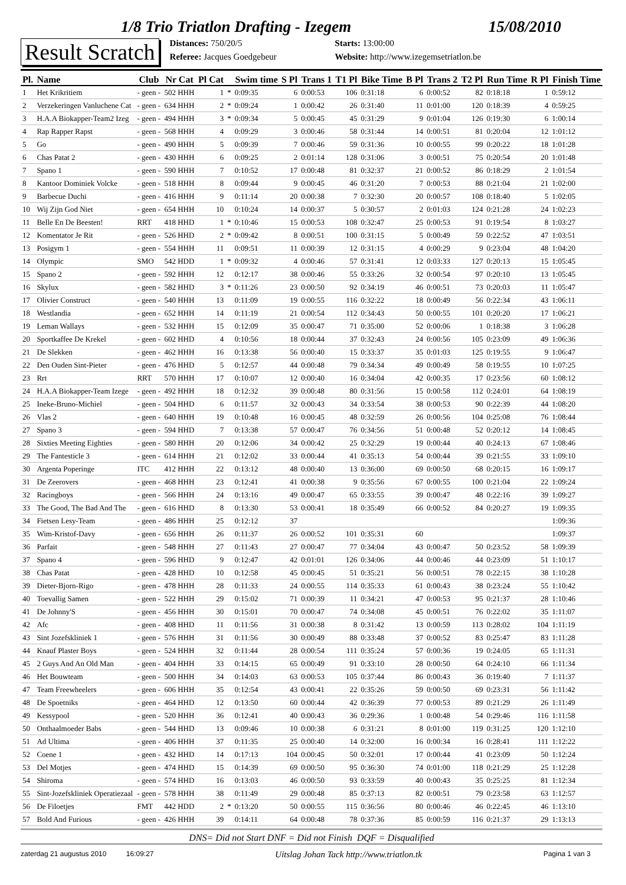1/8 Trio Triatlon Drafting - Izegem 15/08/2010
Result Scratch
Distances: 750/20/5
Starts: 13:00:00
Referee: Jacques Goedgebeur
Website: http://www.izegemsetriatlon.be
| Pl. | Name | Club | Nr Cat | Pl Cat | | Swim time | S Pl | Trans 1 | T1 Pl | Bike Time | B Pl | Trans 2 | T2 Pl | Run Time | R Pl | Finish Time |
| --- | --- | --- | --- | --- | --- | --- | --- | --- | --- | --- | --- | --- | --- | --- | --- | --- |
| 1 | Het Krikritiem | - geen - | 502 HHH | 1 | * | 0:09:35 | 6 | 0:00:53 | 106 | 0:31:18 | 6 | 0:00:52 | 82 | 0:18:18 | 1 | 0:59:12 |
| 2 | Verzekeringen Vanluchene Cat | - geen - | 634 HHH | 2 | * | 0:09:24 | 1 | 0:00:42 | 26 | 0:31:40 | 11 | 0:01:00 | 120 | 0:18:39 | 4 | 0:59:25 |
| 3 | H.A.A Biokapper-Team2 Izeg | - geen - | 494 HHH | 3 | * | 0:09:34 | 5 | 0:00:45 | 45 | 0:31:29 | 9 | 0:01:04 | 126 | 0:19:30 | 6 | 1:00:14 |
| 4 | Rap Rapper Rapst | - geen - | 568 HHH | 4 | | 0:09:29 | 3 | 0:00:46 | 58 | 0:31:44 | 14 | 0:00:51 | 81 | 0:20:04 | 12 | 1:01:12 |
| 5 | Go | - geen - | 490 HHH | 5 | | 0:09:39 | 7 | 0:00:46 | 59 | 0:31:36 | 10 | 0:00:55 | 99 | 0:20:22 | 18 | 1:01:28 |
| 6 | Chas Patat 2 | - geen - | 430 HHH | 6 | | 0:09:25 | 2 | 0:01:14 | 128 | 0:31:06 | 3 | 0:00:51 | 75 | 0:20:54 | 20 | 1:01:48 |
| 7 | Spano 1 | - geen - | 590 HHH | 7 | | 0:10:52 | 17 | 0:00:48 | 81 | 0:32:37 | 21 | 0:00:52 | 86 | 0:18:29 | 2 | 1:01:54 |
| 8 | Kantoor Dominiek Volcke | - geen - | 518 HHH | 8 | | 0:09:44 | 9 | 0:00:45 | 46 | 0:31:20 | 7 | 0:00:53 | 88 | 0:21:04 | 21 | 1:02:00 |
| 9 | Barbecue Duchi | - geen - | 416 HHH | 9 | | 0:11:14 | 20 | 0:00:38 | 7 | 0:32:30 | 20 | 0:00:57 | 108 | 0:18:40 | 5 | 1:02:05 |
| 10 | Wij Zijn God Niet | - geen - | 654 HHH | 10 | | 0:10:24 | 14 | 0:00:37 | 5 | 0:30:57 | 2 | 0:01:03 | 124 | 0:21:28 | 24 | 1:02:23 |
| 11 | Belle En De Beesten! | RRT | 418 HHD | 1 | * | 0:10:46 | 15 | 0:00:53 | 108 | 0:32:47 | 25 | 0:00:53 | 91 | 0:19:54 | 8 | 1:03:27 |
| 12 | Komentator Je Rit | - geen - | 526 HHD | 2 | * | 0:09:42 | 8 | 0:00:51 | 100 | 0:31:15 | 5 | 0:00:49 | 59 | 0:22:52 | 47 | 1:03:51 |
| 13 | Posigym 1 | - geen - | 554 HHH | 11 | | 0:09:51 | 11 | 0:00:39 | 12 | 0:31:15 | 4 | 0:00:29 | 9 | 0:23:04 | 48 | 1:04:20 |
| 14 | Olympic | SMO | 542 HDD | 1 | * | 0:09:32 | 4 | 0:00:46 | 57 | 0:31:41 | 12 | 0:03:33 | 127 | 0:20:13 | 15 | 1:05:45 |
| 15 | Spano 2 | - geen - | 592 HHH | 12 | | 0:12:17 | 38 | 0:00:46 | 55 | 0:33:26 | 32 | 0:00:54 | 97 | 0:20:10 | 13 | 1:05:45 |
| 16 | Skylux | - geen - | 582 HHD | 3 | * | 0:11:26 | 23 | 0:00:50 | 92 | 0:34:19 | 46 | 0:00:51 | 73 | 0:20:03 | 11 | 1:05:47 |
| 17 | Olivier Construct | - geen - | 540 HHH | 13 | | 0:11:09 | 19 | 0:00:55 | 116 | 0:32:22 | 18 | 0:00:49 | 56 | 0:22:34 | 43 | 1:06:11 |
| 18 | Westlandia | - geen - | 652 HHH | 14 | | 0:11:19 | 21 | 0:00:54 | 112 | 0:34:43 | 50 | 0:00:55 | 101 | 0:20:20 | 17 | 1:06:21 |
| 19 | Leman Wallays | - geen - | 532 HHH | 15 | | 0:12:09 | 35 | 0:00:47 | 71 | 0:35:00 | 52 | 0:00:06 | 1 | 0:18:38 | 3 | 1:06:28 |
| 20 | Sportkaffee De Krekel | - geen - | 602 HHD | 4 | | 0:10:56 | 18 | 0:00:44 | 37 | 0:32:43 | 24 | 0:00:56 | 105 | 0:23:09 | 49 | 1:06:36 |
| 21 | De Slekken | - geen - | 462 HHH | 16 | | 0:13:38 | 56 | 0:00:40 | 15 | 0:33:37 | 35 | 0:01:03 | 125 | 0:19:55 | 9 | 1:06:47 |
| 22 | Den Ouden Sint-Pieter | - geen - | 476 HHD | 5 | | 0:12:57 | 44 | 0:00:48 | 79 | 0:34:34 | 49 | 0:00:49 | 58 | 0:19:55 | 10 | 1:07:25 |
| 23 | Rrt | RRT | 570 HHH | 17 | | 0:10:07 | 12 | 0:00:40 | 16 | 0:34:04 | 42 | 0:00:35 | 17 | 0:23:56 | 60 | 1:08:12 |
| 24 | H.A.A Biokapper-Team Izege | - geen - | 492 HHH | 18 | | 0:12:32 | 39 | 0:00:48 | 80 | 0:31:56 | 15 | 0:00:58 | 112 | 0:24:01 | 64 | 1:08:19 |
| 25 | Ineke-Bruno-Michiel | - geen - | 504 HHD | 6 | | 0:11:57 | 32 | 0:00:43 | 34 | 0:33:54 | 38 | 0:00:53 | 90 | 0:22:39 | 44 | 1:08:20 |
| 26 | Vlas 2 | - geen - | 640 HHH | 19 | | 0:10:48 | 16 | 0:00:45 | 48 | 0:32:59 | 26 | 0:00:56 | 104 | 0:25:08 | 76 | 1:08:44 |
| 27 | Spano 3 | - geen - | 594 HHD | 7 | | 0:13:38 | 57 | 0:00:47 | 76 | 0:34:56 | 51 | 0:00:48 | 52 | 0:20:12 | 14 | 1:08:45 |
| 28 | Sixties Meeting Eighties | - geen - | 580 HHH | 20 | | 0:12:06 | 34 | 0:00:42 | 25 | 0:32:29 | 19 | 0:00:44 | 40 | 0:24:13 | 67 | 1:08:46 |
| 29 | The Fantesticle 3 | - geen - | 614 HHH | 21 | | 0:12:02 | 33 | 0:00:44 | 41 | 0:35:13 | 54 | 0:00:44 | 39 | 0:21:55 | 33 | 1:09:10 |
| 30 | Argenta Poperinge | ITC | 412 HHH | 22 | | 0:13:12 | 48 | 0:00:40 | 13 | 0:36:00 | 69 | 0:00:50 | 68 | 0:20:15 | 16 | 1:09:17 |
| 31 | De Zeerovers | - geen - | 468 HHH | 23 | | 0:12:41 | 41 | 0:00:38 | 9 | 0:35:56 | 67 | 0:00:55 | 100 | 0:21:04 | 22 | 1:09:24 |
| 32 | Racingboys | - geen - | 566 HHH | 24 | | 0:13:16 | 49 | 0:00:47 | 65 | 0:33:55 | 39 | 0:00:47 | 48 | 0:22:16 | 39 | 1:09:27 |
| 33 | The Good, The Bad And The | - geen - | 616 HHD | 8 | | 0:13:30 | 53 | 0:00:41 | 18 | 0:35:49 | 66 | 0:00:52 | 84 | 0:20:27 | 19 | 1:09:35 |
| 34 | Fietsen Lesy-Team | - geen - | 486 HHH | 25 | | 0:12:12 | 37 | | | | | | | | | 1:09:36 |
| 35 | Wim-Kristof-Davy | - geen - | 656 HHH | 26 | | 0:11:37 | 26 | 0:00:52 | 101 | 0:35:31 | 60 | | | | | 1:09:37 |
| 36 | Parfait | - geen - | 548 HHH | 27 | | 0:11:43 | 27 | 0:00:47 | 77 | 0:34:04 | 43 | 0:00:47 | 50 | 0:23:52 | 58 | 1:09:39 |
| 37 | Spano 4 | - geen - | 596 HHD | 9 | | 0:12:47 | 42 | 0:01:01 | 126 | 0:34:06 | 44 | 0:00:46 | 44 | 0:23:09 | 51 | 1:10:17 |
| 38 | Chas Patat | - geen - | 428 HHD | 10 | | 0:12:58 | 45 | 0:00:45 | 51 | 0:35:21 | 56 | 0:00:51 | 78 | 0:22:15 | 38 | 1:10:28 |
| 39 | Dieter-Bjorn-Rigo | - geen - | 478 HHH | 28 | | 0:11:33 | 24 | 0:00:55 | 114 | 0:35:33 | 61 | 0:00:43 | 38 | 0:23:24 | 55 | 1:10:42 |
| 40 | Toevallig Samen | - geen - | 522 HHH | 29 | | 0:15:02 | 71 | 0:00:39 | 11 | 0:34:21 | 47 | 0:00:53 | 95 | 0:21:37 | 28 | 1:10:46 |
| 41 | De Johnny'S | - geen - | 456 HHH | 30 | | 0:15:01 | 70 | 0:00:47 | 74 | 0:34:08 | 45 | 0:00:51 | 76 | 0:22:02 | 35 | 1:11:07 |
| 42 | Afc | - geen - | 408 HHD | 11 | | 0:11:56 | 31 | 0:00:38 | 8 | 0:31:42 | 13 | 0:00:59 | 113 | 0:28:02 | 104 | 1:11:19 |
| 43 | Sint Jozefskliniek 1 | - geen - | 576 HHH | 31 | | 0:11:56 | 30 | 0:00:49 | 88 | 0:33:48 | 37 | 0:00:52 | 83 | 0:25:47 | 83 | 1:11:28 |
| 44 | Knauf Plaster Boys | - geen - | 524 HHH | 32 | | 0:11:44 | 28 | 0:00:54 | 111 | 0:35:24 | 57 | 0:00:36 | 19 | 0:24:05 | 65 | 1:11:31 |
| 45 | 2 Guys And An Old Man | - geen - | 404 HHH | 33 | | 0:14:15 | 65 | 0:00:49 | 91 | 0:33:10 | 28 | 0:00:50 | 64 | 0:24:10 | 66 | 1:11:34 |
| 46 | Het Bouwteam | - geen - | 500 HHH | 34 | | 0:14:03 | 63 | 0:00:53 | 105 | 0:37:44 | 86 | 0:00:43 | 36 | 0:19:40 | 7 | 1:11:37 |
| 47 | Team Freewheelers | - geen - | 606 HHH | 35 | | 0:12:54 | 43 | 0:00:41 | 22 | 0:35:26 | 59 | 0:00:50 | 69 | 0:23:31 | 56 | 1:11:42 |
| 48 | De Spoetniks | - geen - | 464 HHD | 12 | | 0:13:50 | 60 | 0:00:44 | 42 | 0:36:39 | 77 | 0:00:53 | 89 | 0:21:29 | 26 | 1:11:49 |
| 49 | Kessypool | - geen - | 520 HHH | 36 | | 0:12:41 | 40 | 0:00:43 | 36 | 0:29:36 | 1 | 0:00:48 | 54 | 0:29:46 | 116 | 1:11:58 |
| 50 | Onthaalmoeder Babs | - geen - | 544 HHD | 13 | | 0:09:46 | 10 | 0:00:38 | 6 | 0:31:21 | 8 | 0:01:00 | 119 | 0:31:25 | 120 | 1:12:10 |
| 51 | Ad Ultima | - geen - | 406 HHH | 37 | | 0:11:35 | 25 | 0:00:40 | 14 | 0:32:00 | 16 | 0:00:34 | 16 | 0:28:41 | 111 | 1:12:22 |
| 52 | Coene 1 | - geen - | 432 HHD | 14 | | 0:17:13 | 104 | 0:00:45 | 50 | 0:32:01 | 17 | 0:00:44 | 41 | 0:23:09 | 50 | 1:12:24 |
| 53 | Del Motjes | - geen - | 474 HHD | 15 | | 0:14:39 | 69 | 0:00:50 | 95 | 0:36:30 | 74 | 0:01:00 | 118 | 0:21:29 | 25 | 1:12:28 |
| 54 | Shiroma | - geen - | 574 HHD | 16 | | 0:13:03 | 46 | 0:00:50 | 93 | 0:33:59 | 40 | 0:00:43 | 35 | 0:25:25 | 81 | 1:12:34 |
| 55 | Sint-Jozefskliniek Operatiezaal | - geen - | 578 HHH | 38 | | 0:11:49 | 29 | 0:00:48 | 85 | 0:37:13 | 82 | 0:00:51 | 79 | 0:23:58 | 63 | 1:12:57 |
| 56 | De Filoetjes | FMT | 442 HDD | 2 | * | 0:13:20 | 50 | 0:00:55 | 115 | 0:36:56 | 80 | 0:00:46 | 46 | 0:22:45 | 46 | 1:13:10 |
| 57 | Bold And Furious | - geen - | 426 HHH | 39 | | 0:14:11 | 64 | 0:00:48 | 78 | 0:37:36 | 85 | 0:00:59 | 116 | 0:21:37 | 29 | 1:13:13 |
DNS= Did not Start DNF = Did not Finish DQF = Disqualified
zaterdag 21 augustus 2010 16:09:27 Uitslag Johan Tack http://www.triatlon.tk Pagina 1 van 3